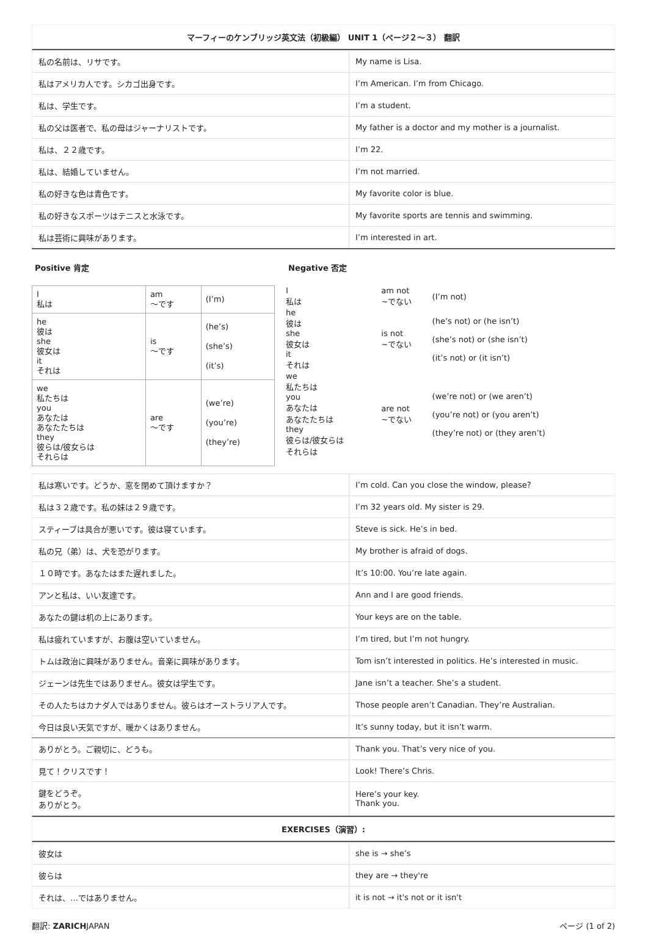マーフィーのケンブリッジ英文法（初級編） UNIT 1（ページ２〜３） 翻訳
| 私の名前は、リサです。 | My name is Lisa. |
| 私はアメリカ人です。シカゴ出身です。 | I’m American. I’m from Chicago. |
| 私は、学生です。 | I’m a student. |
| 私の父は医者で、私の母はジャーナリストです。 | My father is a doctor and my mother is a journalist. |
| 私は、２２歳です。 | I’m 22. |
| 私は、結婚していません。 | I’m not married. |
| 私の好きな色は青色です。 | My favorite color is blue. |
| 私の好きなスポーツはテニスと水泳です。 | My favorite sports are tennis and swimming. |
| 私は芸術に興味があります。 | I’m interested in art. |
Positive 肯定
| I 私は | am 〜です | (I’m) |
| he 彼は she 彼女は it それは | is 〜です | (he’s) (she’s) (it’s) |
| we 私たちは you あなたは あなたたちは they 彼らは/彼女らは それらは | are 〜です | (we’re) (you’re) (they’re) |
Negative 否定
| I 私は | am not ~でない | (I’m not) |
| he 彼は she 彼女は it それは | is not ~でない | (he’s not) or (he isn’t) (she’s not) or (she isn’t) (it’s not) or (it isn’t) |
| we 私たちは you あなたは あなたたちは they 彼らは/彼女らは それらは | are not ~でない | (we’re not) or (we aren’t) (you’re not) or (you aren’t) (they’re not) or (they aren’t) |
| 私は寒いです。どうか、窓を閉めて頂けますか？ | I’m cold. Can you close the window, please? |
| 私は３２歳です。私の妹は２９歳です。 | I’m 32 years old. My sister is 29. |
| スティーブは具合が悪いです。彼は寝ています。 | Steve is sick. He’s in bed. |
| 私の兄（弟）は、犬を恐がります。 | My brother is afraid of dogs. |
| １０時です。あなたはまた遅れました。 | It’s 10:00. You’re late again. |
| アンと私は、いい友達です。 | Ann and I are good friends. |
| あなたの鍵は机の上にあります。 | Your keys are on the table. |
| 私は疲れていますが、お腹は空いていません。 | I’m tired, but I’m not hungry. |
| トムは政治に興味がありません。音楽に興味があります。 | Tom isn’t interested in politics. He’s interested in music. |
| ジェーンは先生ではありません。彼女は学生です。 | Jane isn’t a teacher. She’s a student. |
| その人たちはカナダ人ではありません。彼らはオーストラリア人です。 | Those people aren’t Canadian. They’re Australian. |
| 今日は良い天気ですが、暖かくはありません。 | It’s sunny today, but it isn’t warm. |
| ありがとう。ご親切に、どうも。 | Thank you. That’s very nice of you. |
| 見て！クリスです！ | Look! There’s Chris. |
| 鍵をどうぞ。 ありがとう。 | Here’s your key. Thank you. |
EXERCISES（演習）:
| 彼女は | she is → she’s |
| 彼らは | they are → they're |
| それは、…ではありません。 | it is not → it's not or it isn't |
翻訳: ZARICHJAPAN ページ (1 of 2)